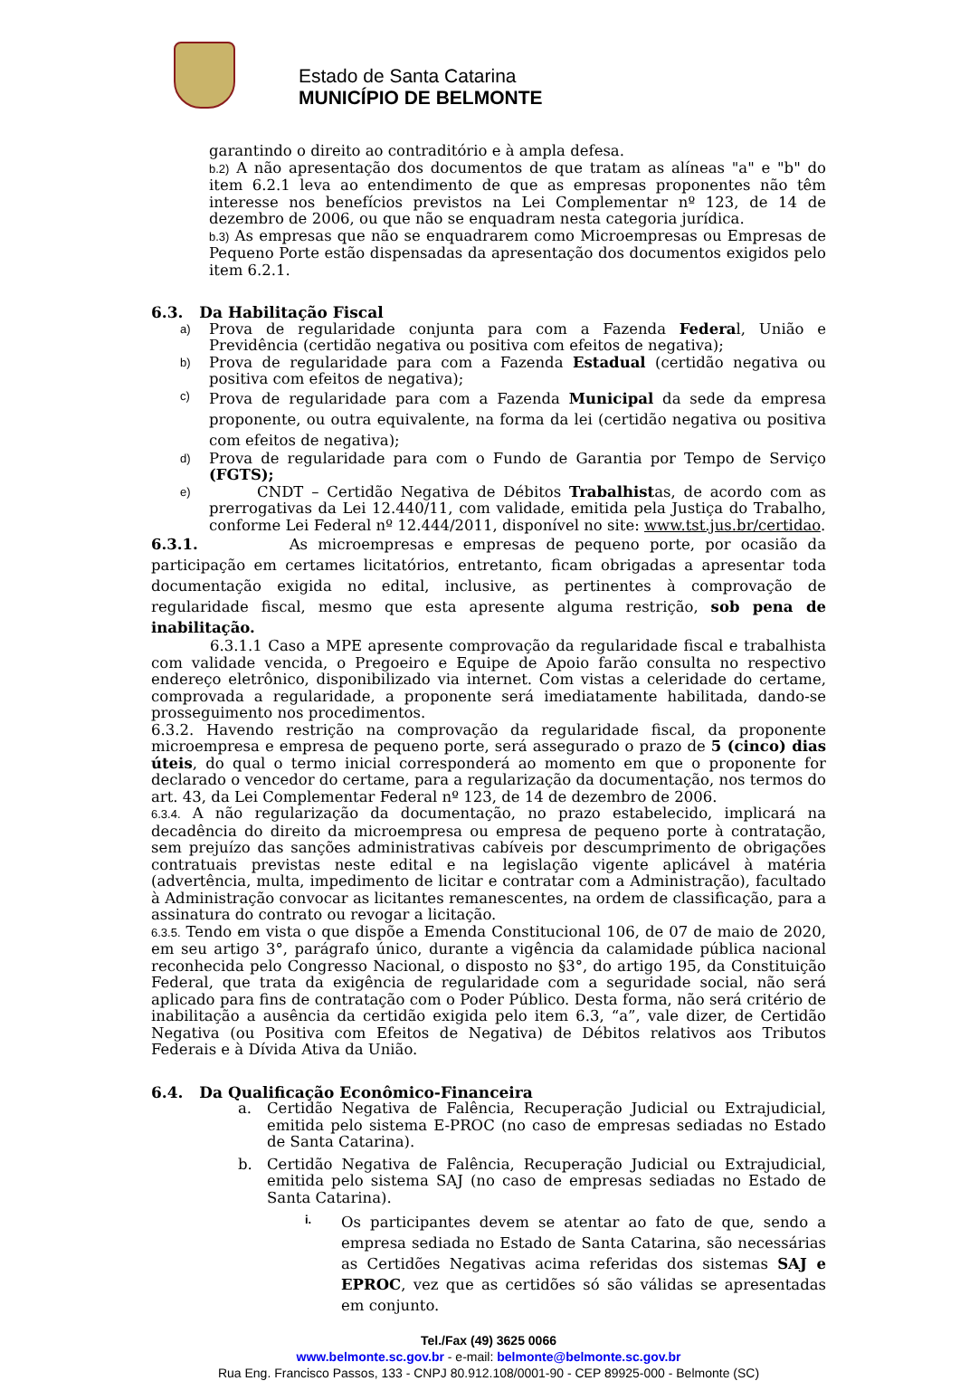Estado de Santa Catarina
MUNICÍPIO DE BELMONTE
garantindo o direito ao contraditório e à ampla defesa.
b.2) A não apresentação dos documentos de que tratam as alíneas "a" e "b" do item 6.2.1 leva ao entendimento de que as empresas proponentes não têm interesse nos benefícios previstos na Lei Complementar nº 123, de 14 de dezembro de 2006, ou que não se enquadram nesta categoria jurídica.
b.3) As empresas que não se enquadrarem como Microempresas ou Empresas de Pequeno Porte estão dispensadas da apresentação dos documentos exigidos pelo item 6.2.1.
6.3. Da Habilitação Fiscal
a)
Prova de regularidade conjunta para com a Fazenda Federal, União e Previdência (certidão negativa ou positiva com efeitos de negativa);
b)
Prova de regularidade para com a Fazenda Estadual (certidão negativa ou positiva com efeitos de negativa);
c)
Prova de regularidade para com a Fazenda Municipal da sede da empresa proponente, ou outra equivalente, na forma da lei (certidão negativa ou positiva com efeitos de negativa);
d)
Prova de regularidade para com o Fundo de Garantia por Tempo de Serviço (FGTS);
e)
CNDT – Certidão Negativa de Débitos Trabalhistas, de acordo com as prerrogativas da Lei 12.440/11, com validade, emitida pela Justiça do Trabalho, conforme Lei Federal nº 12.444/2011, disponível no site: www.tst.jus.br/certidao.
6.3.1. As microempresas e empresas de pequeno porte, por ocasião da participação em certames licitatórios, entretanto, ficam obrigadas a apresentar toda documentação exigida no edital, inclusive, as pertinentes à comprovação de regularidade fiscal, mesmo que esta apresente alguma restrição, sob pena de inabilitação.
6.3.1.1 Caso a MPE apresente comprovação da regularidade fiscal e trabalhista com validade vencida, o Pregoeiro e Equipe de Apoio farão consulta no respectivo endereço eletrônico, disponibilizado via internet. Com vistas a celeridade do certame, comprovada a regularidade, a proponente será imediatamente habilitada, dando-se prosseguimento nos procedimentos.
6.3.2. Havendo restrição na comprovação da regularidade fiscal, da proponente microempresa e empresa de pequeno porte, será assegurado o prazo de 5 (cinco) dias úteis, do qual o termo inicial corresponderá ao momento em que o proponente for declarado o vencedor do certame, para a regularização da documentação, nos termos do art. 43, da Lei Complementar Federal nº 123, de 14 de dezembro de 2006.
6.3.4. A não regularização da documentação, no prazo estabelecido, implicará na decadência do direito da microempresa ou empresa de pequeno porte à contratação, sem prejuízo das sanções administrativas cabíveis por descumprimento de obrigações contratuais previstas neste edital e na legislação vigente aplicável à matéria (advertência, multa, impedimento de licitar e contratar com a Administração), facultado à Administração convocar as licitantes remanescentes, na ordem de classificação, para a assinatura do contrato ou revogar a licitação.
6.3.5. Tendo em vista o que dispõe a Emenda Constitucional 106, de 07 de maio de 2020, em seu artigo 3°, parágrafo único, durante a vigência da calamidade pública nacional reconhecida pelo Congresso Nacional, o disposto no §3°, do artigo 195, da Constituição Federal, que trata da exigência de regularidade com a seguridade social, não será aplicado para fins de contratação com o Poder Público. Desta forma, não será critério de inabilitação a ausência da certidão exigida pelo item 6.3, “a”, vale dizer, de Certidão Negativa (ou Positiva com Efeitos de Negativa) de Débitos relativos aos Tributos Federais e à Dívida Ativa da União.
6.4. Da Qualificação Econômico-Financeira
a. Certidão Negativa de Falência, Recuperação Judicial ou Extrajudicial, emitida pelo sistema E-PROC (no caso de empresas sediadas no Estado de Santa Catarina).
b. Certidão Negativa de Falência, Recuperação Judicial ou Extrajudicial, emitida pelo sistema SAJ (no caso de empresas sediadas no Estado de Santa Catarina).
i.
Os participantes devem se atentar ao fato de que, sendo a empresa sediada no Estado de Santa Catarina, são necessárias as Certidões Negativas acima referidas dos sistemas SAJ e EPROC, vez que as certidões só são válidas se apresentadas em conjunto.
Tel./Fax (49) 3625 0066
www.belmonte.sc.gov.br - e-mail: belmonte@belmonte.sc.gov.br
Rua Eng. Francisco Passos, 133 - CNPJ 80.912.108/0001-90 - CEP 89925-000 - Belmonte (SC)